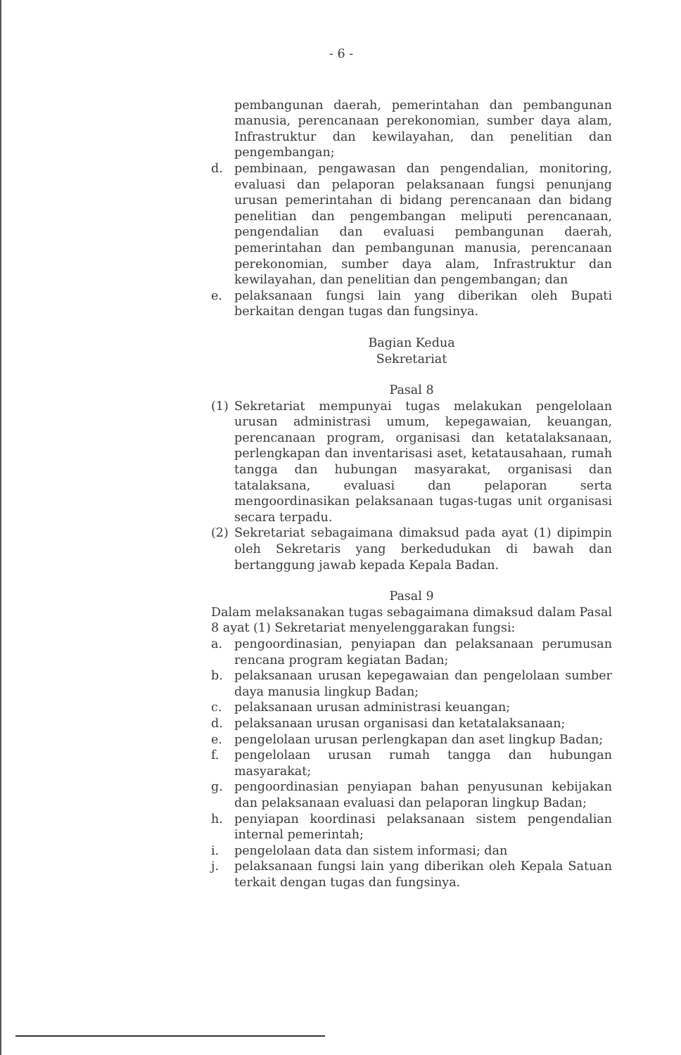- 6 -
pembangunan daerah, pemerintahan dan pembangunan manusia, perencanaan perekonomian, sumber daya alam, Infrastruktur dan kewilayahan, dan penelitian dan pengembangan;
d. pembinaan, pengawasan dan pengendalian, monitoring, evaluasi dan pelaporan pelaksanaan fungsi penunjang urusan pemerintahan di bidang perencanaan dan bidang penelitian dan pengembangan meliputi perencanaan, pengendalian dan evaluasi pembangunan daerah, pemerintahan dan pembangunan manusia, perencanaan perekonomian, sumber daya alam, Infrastruktur dan kewilayahan, dan penelitian dan pengembangan; dan
e. pelaksanaan fungsi lain yang diberikan oleh Bupati berkaitan dengan tugas dan fungsinya.
Bagian Kedua
Sekretariat
Pasal 8
(1) Sekretariat mempunyai tugas melakukan pengelolaan urusan administrasi umum, kepegawaian, keuangan, perencanaan program, organisasi dan ketatalaksanaan, perlengkapan dan inventarisasi aset, ketatausahaan, rumah tangga dan hubungan masyarakat, organisasi dan tatalaksana, evaluasi dan pelaporan serta mengoordinasikan pelaksanaan tugas-tugas unit organisasi secara terpadu.
(2) Sekretariat sebagaimana dimaksud pada ayat (1) dipimpin oleh Sekretaris yang berkedudukan di bawah dan bertanggung jawab kepada Kepala Badan.
Pasal 9
Dalam melaksanakan tugas sebagaimana dimaksud dalam Pasal 8 ayat (1) Sekretariat menyelenggarakan fungsi:
a. pengoordinasian, penyiapan dan pelaksanaan perumusan rencana program kegiatan Badan;
b. pelaksanaan urusan kepegawaian dan pengelolaan sumber daya manusia lingkup Badan;
c. pelaksanaan urusan administrasi keuangan;
d. pelaksanaan urusan organisasi dan ketatalaksanaan;
e. pengelolaan urusan perlengkapan dan aset lingkup Badan;
f. pengelolaan urusan rumah tangga dan hubungan masyarakat;
g. pengoordinasian penyiapan bahan penyusunan kebijakan dan pelaksanaan evaluasi dan pelaporan lingkup Badan;
h. penyiapan koordinasi pelaksanaan sistem pengendalian internal pemerintah;
i. pengelolaan data dan sistem informasi; dan
j. pelaksanaan fungsi lain yang diberikan oleh Kepala Satuan terkait dengan tugas dan fungsinya.